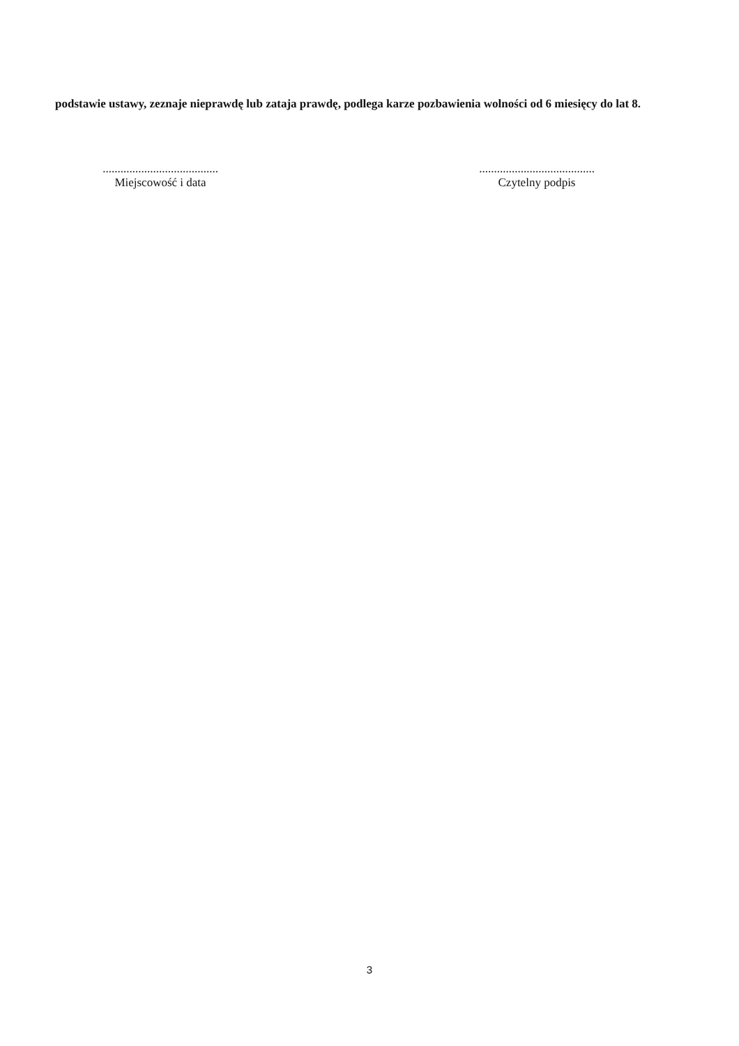podstawie ustawy, zeznaje nieprawdę lub zataja prawdę, podlega karze pozbawienia wolności od 6 miesięcy do lat 8.
.......................................
Miejscowość i data
.......................................
Czytelny podpis
3